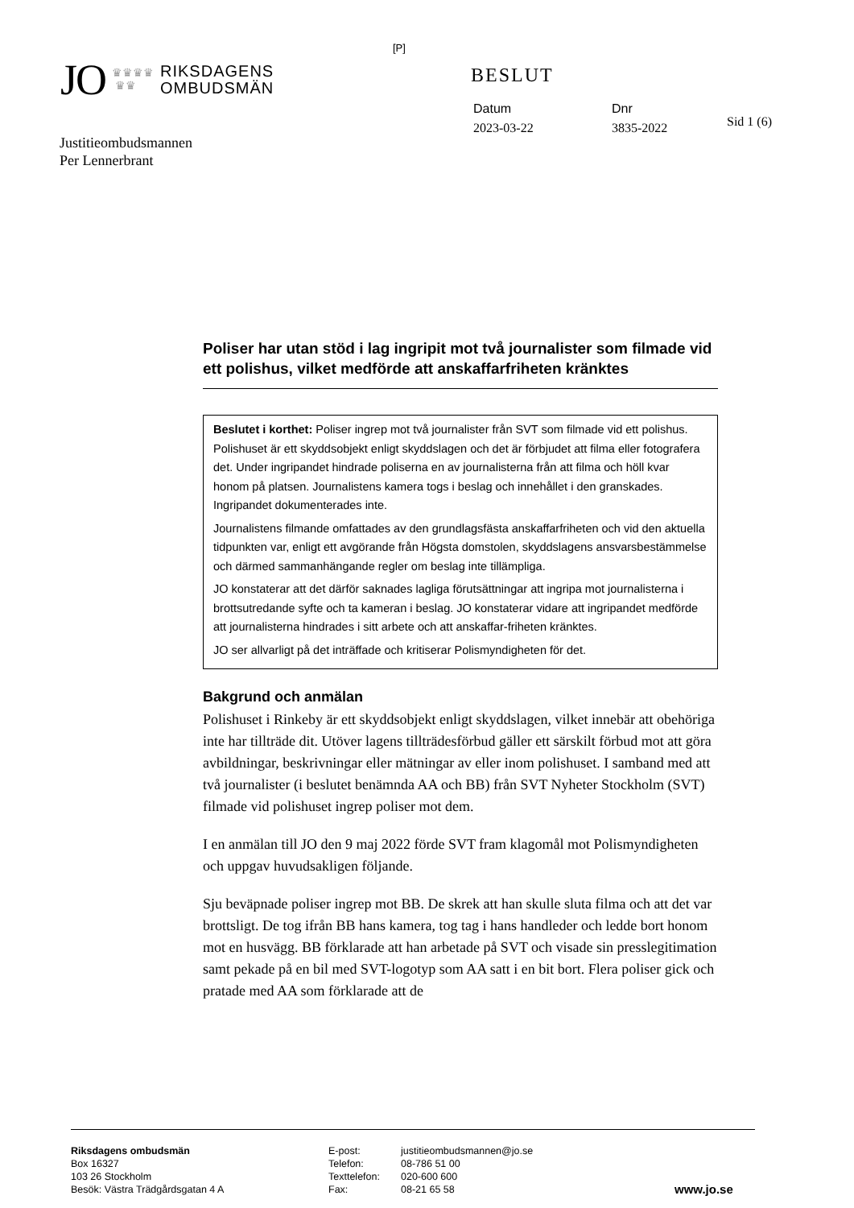[P]
JO ♛♛♛♛
♛♛ RIKSDAGENS
OMBUDSMÄN
BESLUT
Datum
2023-03-22
Dnr
3835-2022
Sid 1 (6)
Justitieombudsmannen
Per Lennerbrant
Poliser har utan stöd i lag ingripit mot två journalister som filmade vid ett polishus, vilket medförde att anskaffarfriheten kränktes
Beslutet i korthet: Poliser ingrep mot två journalister från SVT som filmade vid ett polishus. Polishuset är ett skyddsobjekt enligt skyddslagen och det är förbjudet att filma eller fotografera det. Under ingripandet hindrade poliserna en av journalisterna från att filma och höll kvar honom på platsen. Journalistens kamera togs i beslag och innehållet i den granskades. Ingripandet dokumenterades inte.
Journalistens filmande omfattades av den grundlagsfästa anskaffarfriheten och vid den aktuella tidpunkten var, enligt ett avgörande från Högsta domstolen, skyddslagens ansvarsbestämmelse och därmed sammanhängande regler om beslag inte tillämpliga.
JO konstaterar att det därför saknades lagliga förutsättningar att ingripa mot journalisterna i brottsutredande syfte och ta kameran i beslag. JO konstaterar vidare att ingripandet medförde att journalisterna hindrades i sitt arbete och att anskaffar-friheten kränktes.
JO ser allvarligt på det inträffade och kritiserar Polismyndigheten för det.
Bakgrund och anmälan
Polishuset i Rinkeby är ett skyddsobjekt enligt skyddslagen, vilket innebär att obehöriga inte har tillträde dit. Utöver lagens tillträdesförbud gäller ett särskilt förbud mot att göra avbildningar, beskrivningar eller mätningar av eller inom polishuset. I samband med att två journalister (i beslutet benämnda AA och BB) från SVT Nyheter Stockholm (SVT) filmade vid polishuset ingrep poliser mot dem.
I en anmälan till JO den 9 maj 2022 förde SVT fram klagomål mot Polismyndigheten och uppgav huvudsakligen följande.
Sju beväpnade poliser ingrep mot BB. De skrek att han skulle sluta filma och att det var brottsligt. De tog ifrån BB hans kamera, tog tag i hans handleder och ledde bort honom mot en husvägg. BB förklarade att han arbetade på SVT och visade sin presslegitimation samt pekade på en bil med SVT-logotyp som AA satt i en bit bort. Flera poliser gick och pratade med AA som förklarade att de
Riksdagens ombudsmän
Box 16327
103 26 Stockholm
Besök: Västra Trädgårdsgatan 4 A
E-post:
Telefon:
Texttelefon:
Fax:
justitieombudsmannen@jo.se
08-786 51 00
020-600 600
08-21 65 58
www.jo.se